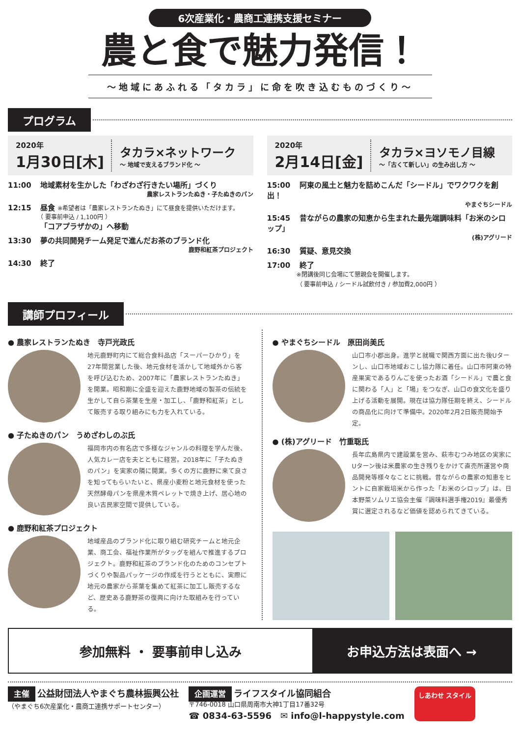6次産業化・農商工連携支援セミナー
農と食で魅力発信！
〜地域にあふれる「タカラ」に命を吹き込むものづくり〜
プログラム
2020年
1月30日[木]
タカラ×ネットワーク
〜 地域で支えるブランド化 〜
11:00 地域素材を生かした「わざわざ行きたい場所」づくり
農家レストランたぬき・子たぬきのパン
12:15 昼食 ※希望者は「農家レストランたぬき」にて昼食を提供いただけます。
（ 要事前申込 / 1,100円 ）
「コアプラザかの」へ移動
13:30 夢の共同開発チーム発足で進んだお茶のブランド化
鹿野和紅茶プロジェクト
14:30 終了
2020年
2月14日[金]
タカラ×ヨソモノ目線
〜「古くて新しい」の生み出し方 〜
15:00 阿東の風土と魅力を詰めこんだ「シードル」でワクワクを創出！
やまぐちシードル
15:45 昔ながらの農家の知恵から生まれた最先端調味料「お米のシロップ」
(株)アグリード
16:30 質疑、意見交換
17:00 終了
※閉講後同じ会場にて懇親会を開催します。
（ 要事前申込 / シードル試飲付き / 参加費2,000円 ）
講師プロフィール
● 農家レストランたぬき　寺戸光政氏
地元鹿野町内にて総合食料品店「スーパーひかり」を27年間営業した後、地元食材を活かして地域外から客を呼び込むため、2007年に「農家レストランたぬき」を開業。昭和期に全盛を迎えた鹿野地域の製茶の伝統を生かして自ら茶葉を生産・加工し、「鹿野和紅茶」として販売する取り組みにも力を入れている。
● 子たぬきのパン　うめざわしのぶ氏
福岡市内の有名店で多様なジャンルの料理を学んだ後、人気カレー店を夫とともに経営。2018年に「子たぬきのパン」を実家の隣に開業。多くの方に鹿野に来て良さを知ってもらいたいと、県産小麦粉と地元食材を使った天然酵母パンを県産木質ペレットで焼き上げ、居心地の良い古民家空間で提供している。
● 鹿野和紅茶プロジェクト
地域産品のブランド化に取り組む研究チームと地元企業、商工会、福祉作業所がタッグを組んで推進するプロジェクト。鹿野和紅茶のブランド化のためのコンセプトづくりや製品パッケージの作成を行うとともに、実際に地元の農家から茶葉を集めて紅茶に加工し販売するなど、歴史ある鹿野茶の復興に向けた取組みを行っている。
● やまぐちシードル　原田尚美氏
山口市小郡出身。進学と就職で関西方面に出た後Uターンし、山口市地域おこし協力隊に着任。山口市阿東の特産果実であるりんごを使ったお酒「シードル」で農と食に関わる「人」と「場」をつなぎ、山口の食文化を盛り上げる活動を展開。現在は協力隊任期を終え、シードルの商品化に向けて準備中。2020年2月2日販売開始予定。
● (株)アグリード　竹重聡氏
長年広島県内で建設業を営み、萩市むつみ地区の実家にUターン後は米農家の生き残りをかけて直売所運営や商品開発等様々なことに挑戦。昔ながらの農家の知恵をヒントに自家栽培米から作った「お米のシロップ」は、日本野菜ソムリエ協会主催『調味料選手権2019』最優秀賞に選定されるなど価値を認められてきている。
参加無料 ・ 要事前申し込み お申込方法は表面へ →
主催 公益財団法人やまぐち農林振興公社
（やまぐち6次産業化・農商工連携サポートセンター）
企画運営 ライフスタイル協同組合
〒746-0018 山口県周南市大神1丁目17番32号
☎ 0834-63-5596　✉ info@l-happystyle.com
しあわせ スタイル